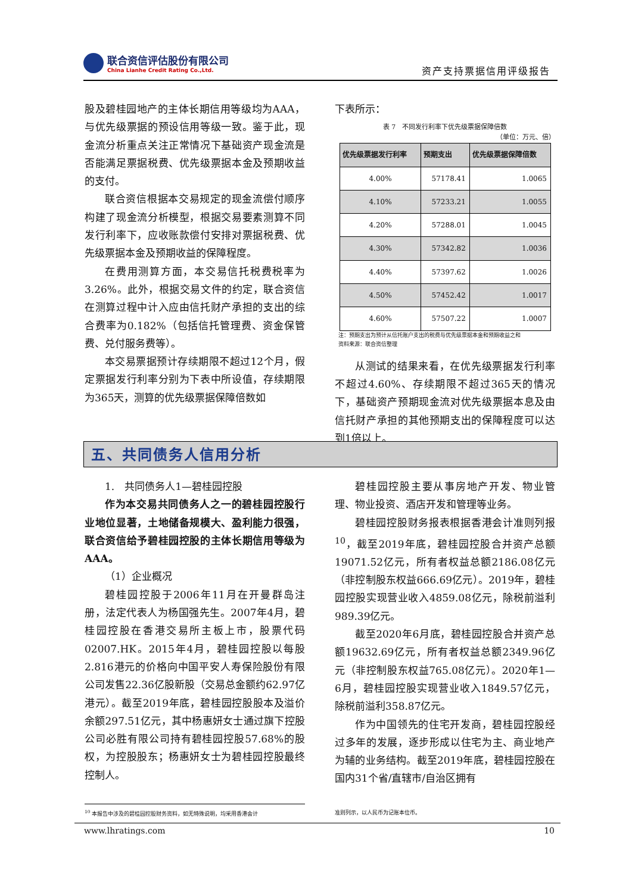联合资信评估股份有限公司
China Lianhe Credit Rating Co.,Ltd.
资产支持票据信用评级报告
股及碧桂园地产的主体长期信用等级均为AAA，与优先级票据的预设信用等级一致。鉴于此，现金流分析重点关注正常情况下基础资产现金流是否能满足票据税费、优先级票据本金及预期收益的支付。
联合资信根据本交易规定的现金流偿付顺序构建了现金流分析模型，根据交易要素测算不同发行利率下，应收账款偿付安排对票据税费、优先级票据本金及预期收益的保障程度。
在费用测算方面，本交易信托税费税率为3.26%。此外，根据交易文件的约定，联合资信在测算过程中计入应由信托财产承担的支出的综合费率为0.182%（包括信托管理费、资金保管费、兑付服务费等）。
本交易票据预计存续期限不超过12个月，假定票据发行利率分别为下表中所设值，存续期限为365天，测算的优先级票据保障倍数如
下表所示：
表 7　不同发行利率下优先级票据保障倍数
（单位：万元、倍）
| 优先级票据发行利率 | 预期支出 | 优先级票据保障倍数 |
| --- | --- | --- |
| 4.00% | 57178.41 | 1.0065 |
| 4.10% | 57233.21 | 1.0055 |
| 4.20% | 57288.01 | 1.0045 |
| 4.30% | 57342.82 | 1.0036 |
| 4.40% | 57397.62 | 1.0026 |
| 4.50% | 57452.42 | 1.0017 |
| 4.60% | 57507.22 | 1.0007 |
注：预期支出为预计从信托账户支出的税费与优先级票据本金和预期收益之和
资料来源：联合资信整理
从测试的结果来看，在优先级票据发行利率不超过4.60%、存续期限不超过365天的情况下，基础资产预期现金流对优先级票据本息及由信托财产承担的其他预期支出的保障程度可以达到1倍以上。
五、共同债务人信用分析
1.　共同债务人1—碧桂园控股
作为本交易共同债务人之一的碧桂园控股行业地位显著，土地储备规模大、盈利能力很强，联合资信给予碧桂园控股的主体长期信用等级为AAA。
（1）企业概况
碧桂园控股于2006年11月在开曼群岛注册，法定代表人为杨国强先生。2007年4月，碧桂园控股在香港交易所主板上市，股票代码02007.HK。2015年4月，碧桂园控股以每股2.816港元的价格向中国平安人寿保险股份有限公司发售22.36亿股新股（交易总金额约62.97亿港元）。截至2019年底，碧桂园控股股本及溢价余额297.51亿元，其中杨惠妍女士通过旗下控股公司必胜有限公司持有碧桂园控股57.68%的股权，为控股股东；杨惠妍女士为碧桂园控股最终控制人。
碧桂园控股主要从事房地产开发、物业管理、物业投资、酒店开发和管理等业务。
碧桂园控股财务报表根据香港会计准则列报<sup>10</sup>，截至2019年底，碧桂园控股合并资产总额19071.52亿元，所有者权益总额2186.08亿元（非控制股东权益666.69亿元）。2019年，碧桂园控股实现营业收入4859.08亿元，除税前溢利989.39亿元。
截至2020年6月底，碧桂园控股合并资产总额19632.69亿元，所有者权益总额2349.96亿元（非控制股东权益765.08亿元）。2020年1—6月，碧桂园控股实现营业收入1849.57亿元，除税前溢利358.87亿元。
作为中国领先的住宅开发商，碧桂园控股经过多年的发展，逐步形成以住宅为主、商业地产为辅的业务结构。截至2019年底，碧桂园控股在国内31个省/直辖市/自治区拥有
<sup>10</sup> 本报告中涉及的碧桂园控股财务资料，如无特殊说明，均采用香港会计 准则列示，以人民币为记账本位币。
www.lhratings.com 10